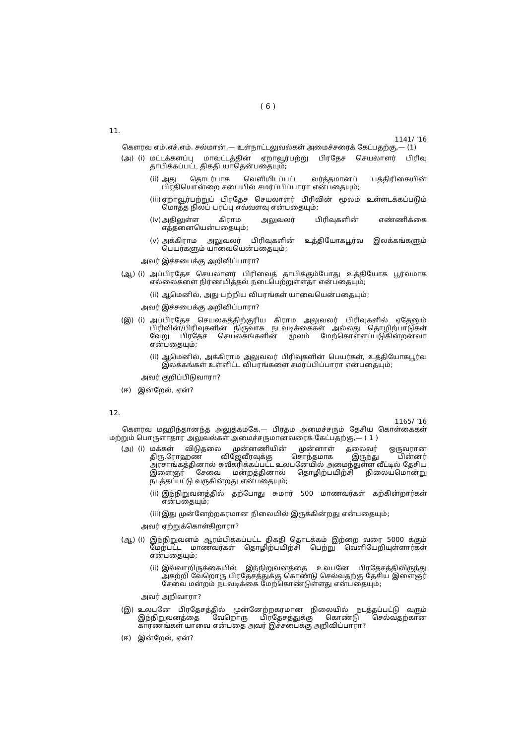( 6 )
11.
1141/ ’16
கௌரவ எம்.எச்.எம். சல்மான்,— உள்நாட்டலுவல்கள் அமைச்சரைக் கேட்பதற்கு,— (1)
(அ) (i) மட்டக்களப்பு மாவட்டத்தின் ஏறாவூர்பற்று பிரதேச செயலாளர் பிரிவு தாபிக்கப்பட்ட திகதி யாதென்பதையும்;
(ii) அது தொடர்பாக வெளியிடப்பட்ட வர்த்தமானப் பத்திரிகையின் பிரதியொன்றை சபையில் சமர்ப்பிப்பாரா என்பதையும்;
(iii) ஏறாவூர்பற்றுப் பிரதேச செயலாளர் பிரிவின் மூலம் உள்ளடக்கப்படும் மொத்த நிலப் பரப்பு எவ்வளவு என்பதையும்;
(iv) அதிலுள்ள கிராம அலுவலர் பிரிவுகளின் எண்ணிக்கை எத்தனையென்பதையும்;
(v) அக்கிராம அலுவலர் பிரிவுகளின் உத்தியோகபூர்வ இலக்கங்களும் பெயர்களும் யாவையென்பதையும்;
அவர் இச்சபைக்கு அறிவிப்பாரா?
(ஆ) (i) அப்பிரதேச செயலாளர் பிரிவைத் தாபிக்கும்போது உத்தியோக பூர்வமாக எல்லைகளை நிர்ணயித்தல் நடைபெற்றுள்ளதா என்பதையும்;
(ii) ஆமெனில், அது பற்றிய விபரங்கள் யாவையென்பதையும்;
அவர் இச்சபைக்கு அறிவிப்பாரா?
(இ) (i) அப்பிரதேச செயலகத்திற்குரிய கிராம அலுவலர் பிரிவுகளில் ஏதேனும் பிரிவின்/பிரிவுகளின் நிருவாக நடவடிக்கைகள் அல்லது தொழிற்பாடுகள் வேறு பிரதேச செயலகங்களின் மூலம் மேற்கொள்ளப்படுகின்றனவா என்பதையும்;
(ii) ஆமெனில், அக்கிராம அலுவலர் பிரிவுகளின் பெயர்கள், உத்தியோகபூர்வ இலக்கங்கள் உள்ளிட்ட விபரங்களை சமர்ப்பிப்பாரா என்பதையும்;
அவர் குறிப்பிடுவாரா?
(ஈ) இன்றேல், ஏன்?
12.
1165/ ’16
கௌரவ மஹிந்தானந்த அலுத்கமகே,— பிரதம அமைச்சரும் தேசிய கொள்கைகள் மற்றும் பொருளாதார அலுவல்கள் அமைச்சருமானவரைக் கேட்பதற்கு,— ( 1 )
(அ) (i) மக்கள் விடுதலை முன்னணியின் முன்னாள் தலைவர் ஒருவரான திரு.ரோஹண விஜேவீரவுக்கு சொந்தமாக இருந்து பின்னர் அரசாங்கத்தினால் சுவீகரிக்கப்பட்ட உலபனேயில் அமைந்துள்ள வீட்டில் தேசிய இளைஞர் சேவை மன்றத்தினால் தொழிற்பயிற்சி நிலையமொன்று நடத்தப்பட்டு வருகின்றது என்பதையும்;
(ii) இந்நிறுவனத்தில் தற்போது சுமார் 500 மாணவர்கள் கற்கின்றார்கள் என்பதையும்;
(iii) இது முன்னேற்றகரமான நிலையில் இருக்கின்றது என்பதையும்;
அவர் ஏற்றுக்கொள்கிறாரா?
(ஆ) (i) இந்நிறுவனம் ஆரம்பிக்கப்பட்ட திகதி தொடக்கம் இற்றை வரை 5000 க்கும் மேற்பட்ட மாணவர்கள் தொழிற்பயிற்சி பெற்று வெளியேறியுள்ளார்கள் என்பதையும்;
(ii) இவ்வாறிருக்கையில் இந்நிறுவனத்தை உலபனே பிரதேசத்திலிருந்து அகற்றி வேறொரு பிரதேசத்துக்கு கொண்டு செல்வதற்கு தேசிய இளைஞர் சேவை மன்றம் நடவடிக்கை மேற்கொண்டுள்ளது என்பதையும்;
அவர் அறிவாரா?
(இ) உலபனே பிரதேசத்தில் முன்னேற்றகரமான நிலையில் நடத்தப்பட்டு வரும் இந்நிறுவனத்தை வேறொரு பிரதேசத்துக்கு கொண்டு செல்வதற்கான காரணங்கள் யாவை என்பதை அவர் இச்சபைக்கு அறிவிப்பாரா?
(ஈ) இன்றேல், ஏன்?